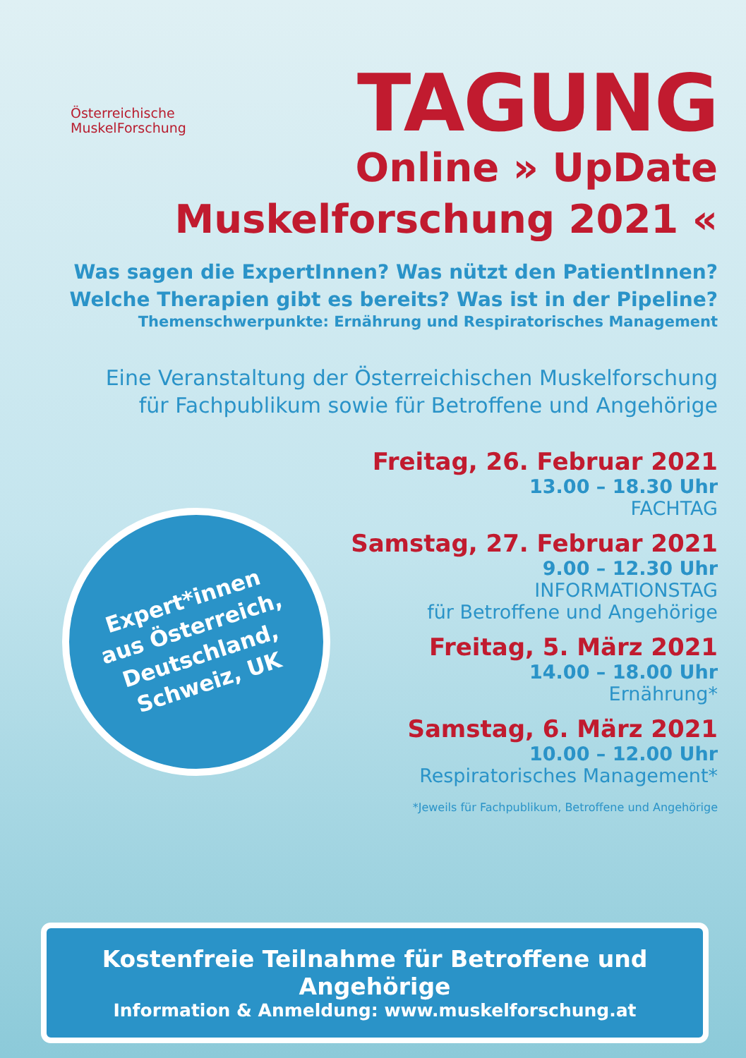Österreichische
MuskelForschung
TAGUNG
Online » UpDate
Muskelforschung 2021 «
Was sagen die ExpertInnen? Was nützt den PatientInnen?
Welche Therapien gibt es bereits? Was ist in der Pipeline?
Themenschwerpunkte: Ernährung und Respiratorisches Management
Eine Veranstaltung der Österreichischen Muskelforschung
für Fachpublikum sowie für Betroffene und Angehörige
Freitag, 26. Februar 2021
13.00 – 18.30 Uhr
FACHTAG
Samstag, 27. Februar 2021
9.00 – 12.30 Uhr
INFORMATIONSTAG
für Betroffene und Angehörige
Freitag, 5. März 2021
14.00 – 18.00 Uhr
Ernährung*
Samstag, 6. März 2021
10.00 – 12.00 Uhr
Respiratorisches Management*
*Jeweils für Fachpublikum, Betroffene und Angehörige
Expert*innen
aus Österreich,
Deutschland,
Schweiz, UK
Kostenfreie Teilnahme für Betroffene und Angehörige
Information & Anmeldung: www.muskelforschung.at